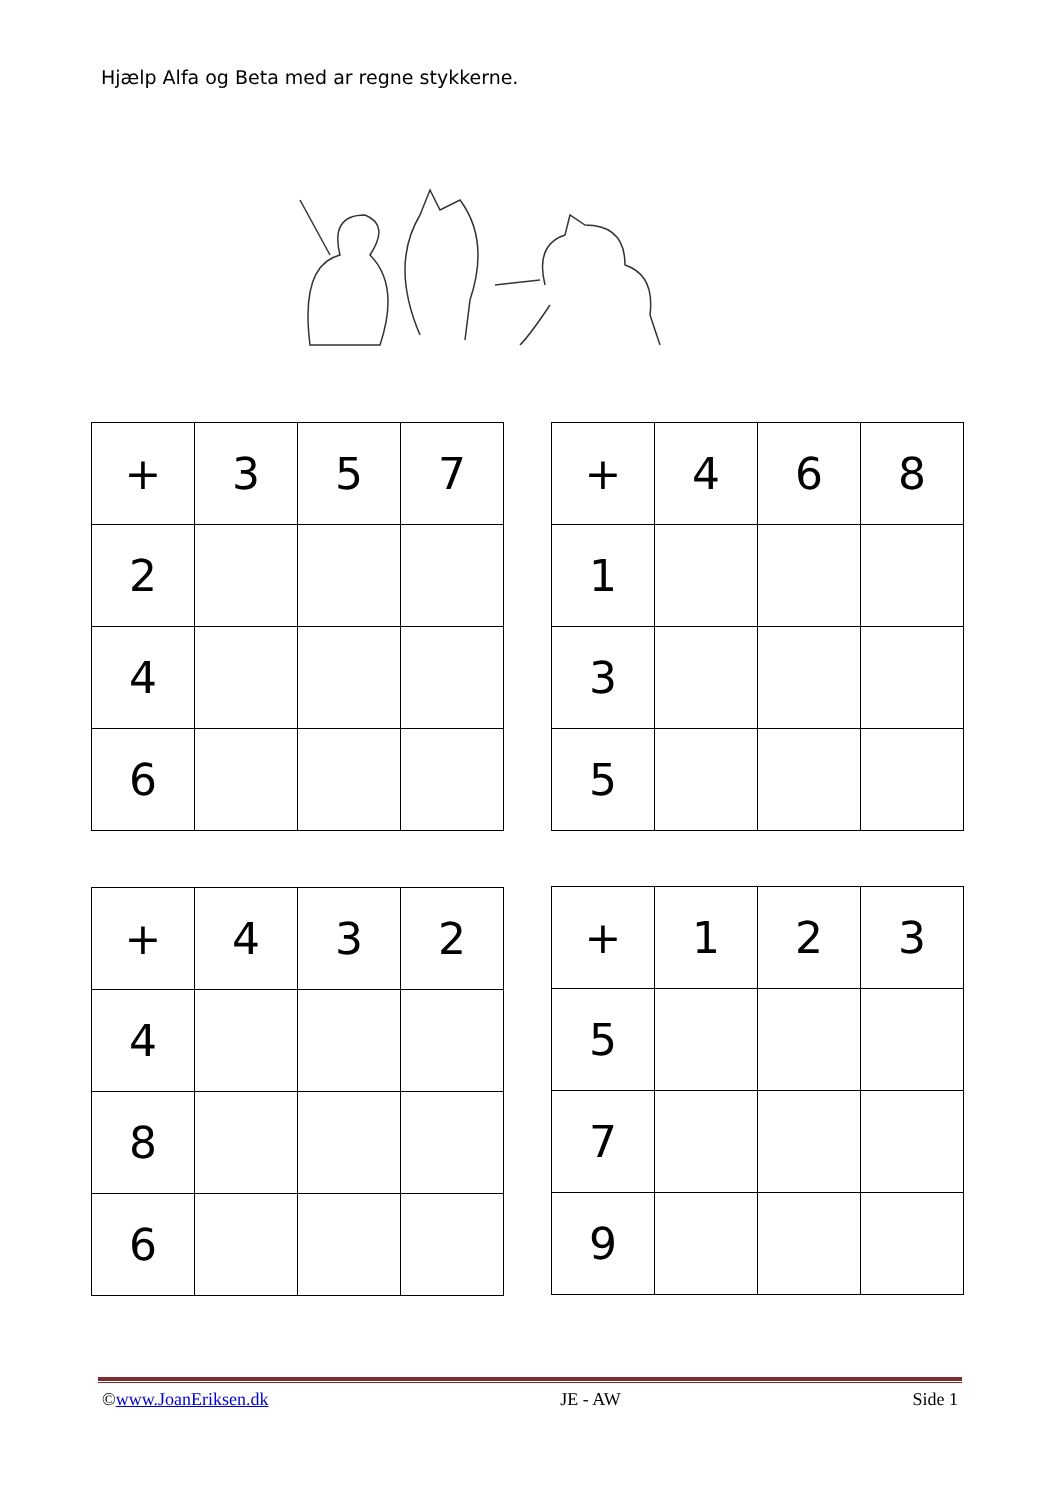Hjælp Alfa og Beta med ar regne stykkerne.
| + | 3 | 5 | 7 |
| 2 | | | |
| 4 | | | |
| 6 | | | |
| + | 4 | 6 | 8 |
| 1 | | | |
| 3 | | | |
| 5 | | | |
| + | 4 | 3 | 2 |
| 4 | | | |
| 8 | | | |
| 6 | | | |
| + | 1 | 2 | 3 |
| 5 | | | |
| 7 | | | |
| 9 | | | |
©www.JoanEriksen.dk JE - AW Side 1